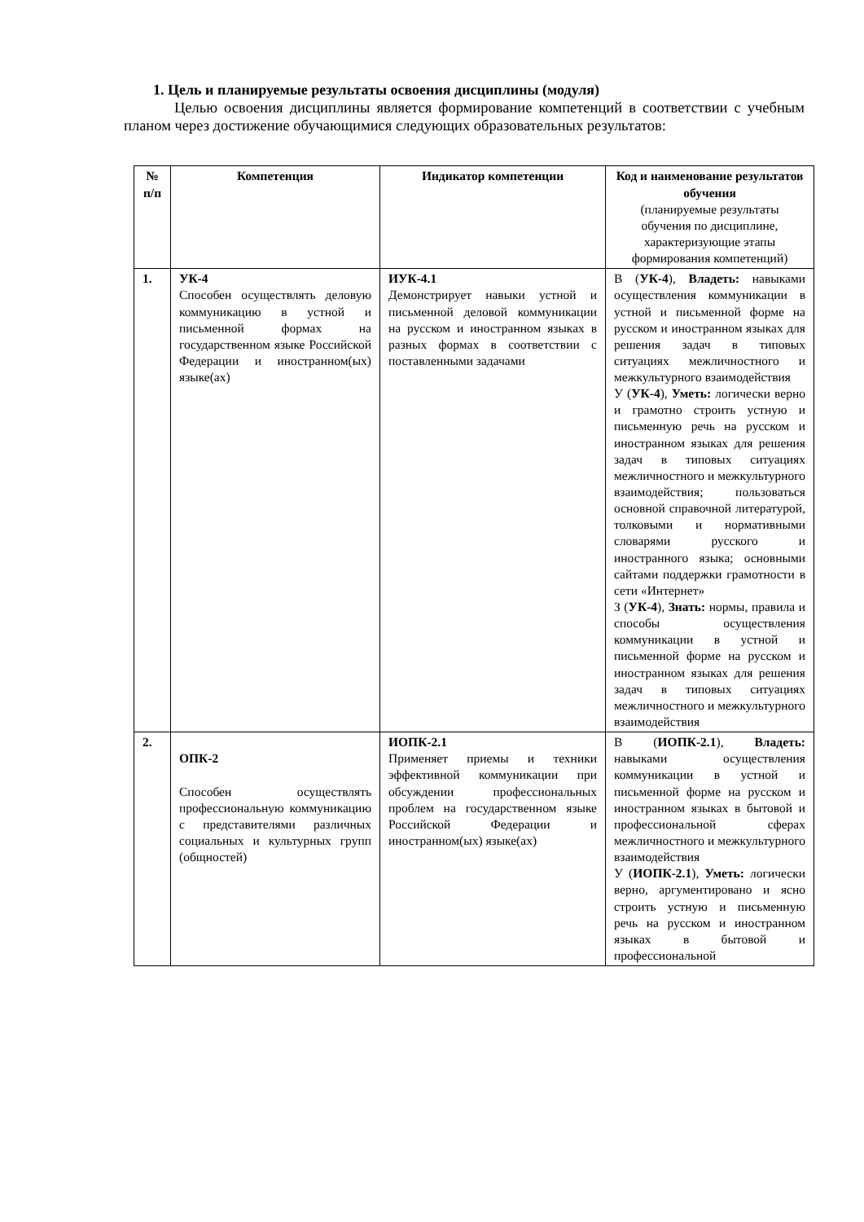1. Цель и планируемые результаты освоения дисциплины (модуля)
Целью освоения дисциплины является формирование компетенций в соответствии с учебным планом через достижение обучающимися следующих образовательных результатов:
| № п/п | Компетенция | Индикатор компетенции | Код и наименование результатов обучения (планируемые результаты обучения по дисциплине, характеризующие этапы формирования компетенций) |
| --- | --- | --- | --- |
| 1. | УК-4 Способен осуществлять деловую коммуникацию в устной и письменной формах на государственном языке Российской Федерации и иностранном(ых) языке(ах) | ИУК-4.1 Демонстрирует навыки устной и письменной деловой коммуникации на русском и иностранном языках в разных формах в соответствии с поставленными задачами | В ( УК-4 ), Владеть: навыками осуществления коммуникации в устной и письменной форме на русском и иностранном языках для решения задач в типовых ситуациях межличностного и межкультурного взаимодействия У ( УК-4 ), Уметь: логически верно и грамотно строить устную и письменную речь на русском и иностранном языках для решения задач в типовых ситуациях межличностного и межкультурного взаимодействия; пользоваться основной справочной литературой, толковыми и нормативными словарями русского и иностранного языка; основными сайтами поддержки грамотности в сети «Интернет» З ( УК-4 ), Знать: нормы, правила и способы осуществления коммуникации в устной и письменной форме на русском и иностранном языках для решения задач в типовых ситуациях межличностного и межкультурного взаимодействия |
| 2. | ОПК-2 Способен осуществлять профессиональную коммуникацию с представителями различных социальных и культурных групп (общностей) | ИОПК-2.1 Применяет приемы и техники эффективной коммуникации при обсуждении профессиональных проблем на государственном языке Российской Федерации и иностранном(ых) языке(ах) | В ( ИОПК-2.1 ), Владеть: навыками осуществления коммуникации в устной и письменной форме на русском и иностранном языках в бытовой и профессиональной сферах межличностного и межкультурного взаимодействия У ( ИОПК-2.1 ), Уметь: логически верно, аргументировано и ясно строить устную и письменную речь на русском и иностранном языках в бытовой и профессиональной |